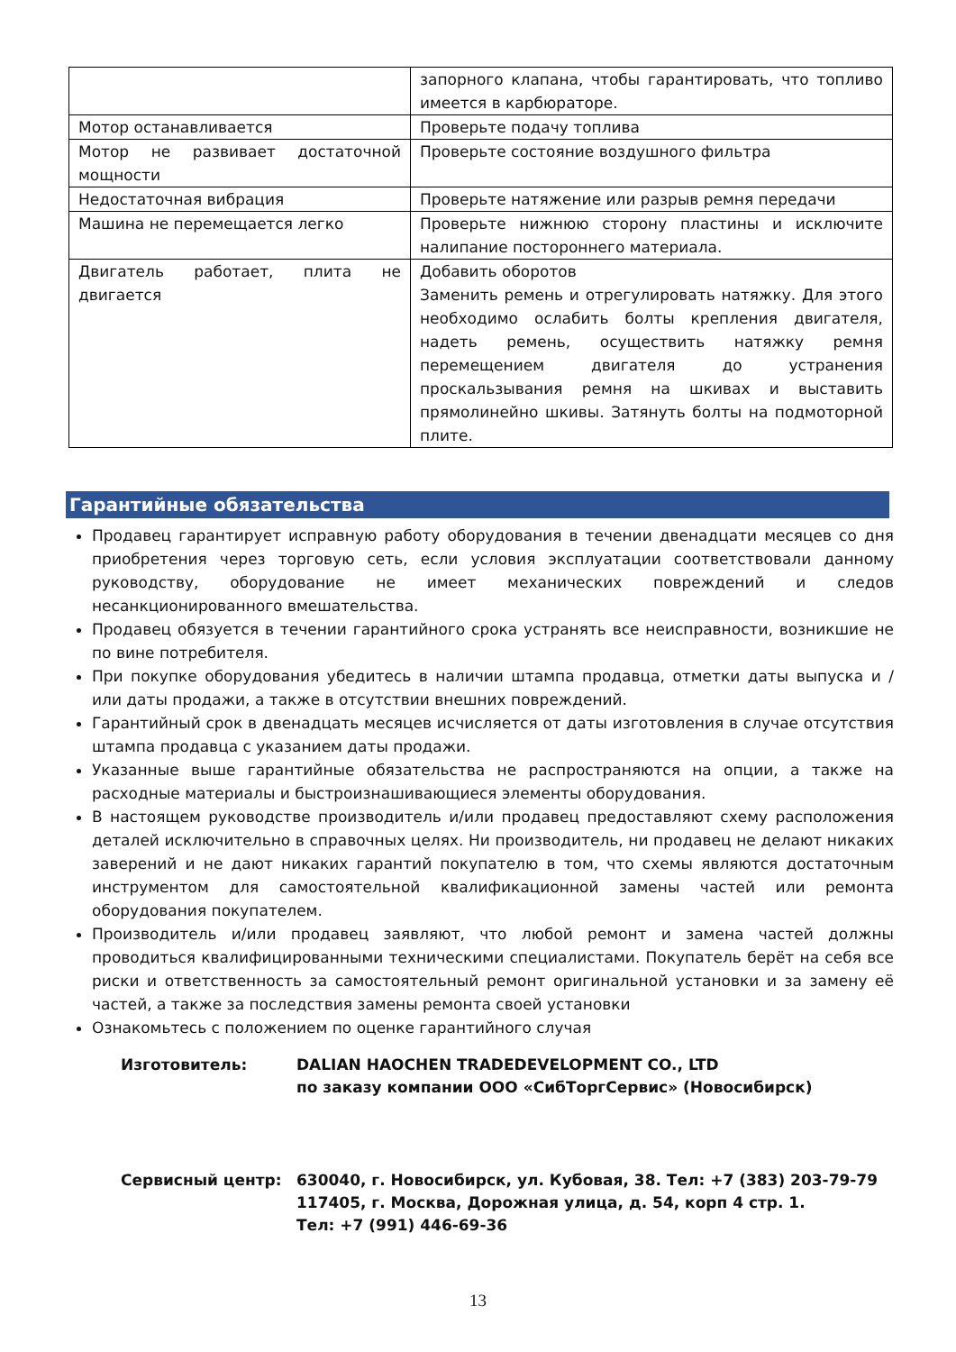| | запорного клапана, чтобы гарантировать, что топливо имеется в карбюраторе. |
| Мотор останавливается | Проверьте подачу топлива |
| Мотор не развивает достаточной мощности | Проверьте состояние воздушного фильтра |
| Недостаточная вибрация | Проверьте натяжение или разрыв ремня передачи |
| Машина не перемещается легко | Проверьте нижнюю сторону пластины и исключите налипание постороннего материала. |
| Двигатель работает, плита не двигается | Добавить оборотов Заменить ремень и отрегулировать натяжку. Для этого необходимо ослабить болты крепления двигателя, надеть ремень, осуществить натяжку ремня перемещением двигателя до устранения проскальзывания ремня на шкивах и выставить прямолинейно шкивы. Затянуть болты на подмоторной плите. |
Гарантийные обязательства
Продавец гарантирует исправную работу оборудования в течении двенадцати месяцев со дня приобретения через торговую сеть, если условия эксплуатации соответствовали данному руководству, оборудование не имеет механических повреждений и следов несанкционированного вмешательства.
Продавец обязуется в течении гарантийного срока устранять все неисправности, возникшие не по вине потребителя.
При покупке оборудования убедитесь в наличии штампа продавца, отметки даты выпуска и / или даты продажи, а также в отсутствии внешних повреждений.
Гарантийный срок в двенадцать месяцев исчисляется от даты изготовления в случае отсутствия штампа продавца с указанием даты продажи.
Указанные выше гарантийные обязательства не распространяются на опции, а также на расходные материалы и быстроизнашивающиеся элементы оборудования.
В настоящем руководстве производитель и/или продавец предоставляют схему расположения деталей исключительно в справочных целях. Ни производитель, ни продавец не делают никаких заверений и не дают никаких гарантий покупателю в том, что схемы являются достаточным инструментом для самостоятельной квалификационной замены частей или ремонта оборудования покупателем.
Производитель и/или продавец заявляют, что любой ремонт и замена частей должны проводиться квалифицированными техническими специалистами. Покупатель берёт на себя все риски и ответственность за самостоятельный ремонт оригинальной установки и за замену её частей, а также за последствия замены ремонта своей установки
Ознакомьтесь с положением по оценке гарантийного случая
Изготовитель:
DALIAN HAOCHEN TRADEDEVELOPMENT CO., LTD
по заказу компании ООО «СибТоргСервис» (Новосибирск)
Сервисный центр:
630040, г. Новосибирск, ул. Кубовая, 38. Тел: +7 (383) 203-79-79
117405, г. Москва, Дорожная улица, д. 54, корп 4 стр. 1.
Тел: +7 (991) 446-69-36
13